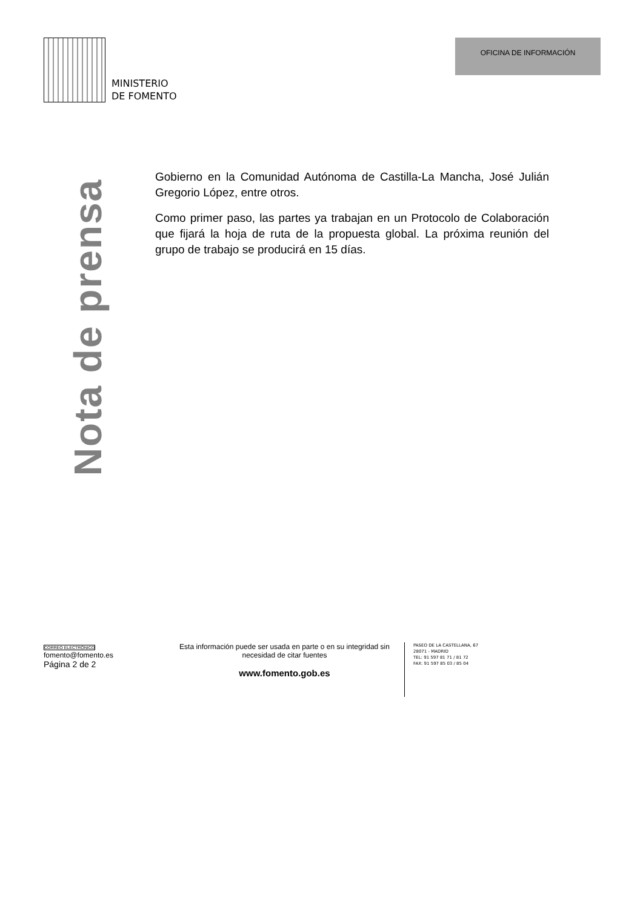MINISTERIO
DE FOMENTO
OFICINA DE INFORMACIÓN
Nota de prensa
Gobierno en la Comunidad Autónoma de Castilla-La Mancha, José Julián Gregorio López, entre otros.
Como primer paso, las partes ya trabajan en un Protocolo de Colaboración que fijará la hoja de ruta de la propuesta global. La próxima reunión del grupo de trabajo se producirá en 15 días.
CORREO ELECTRÓNICO
fomento@fomento.es
Página 2 de 2
Esta información puede ser usada en parte o en su integridad sin necesidad de citar fuentes
www.fomento.gob.es
PASEO DE LA CASTELLANA, 67
28071 - MADRID
TEL: 91 597 81 71 / 81 72
FAX: 91 597 85 03 / 85 04